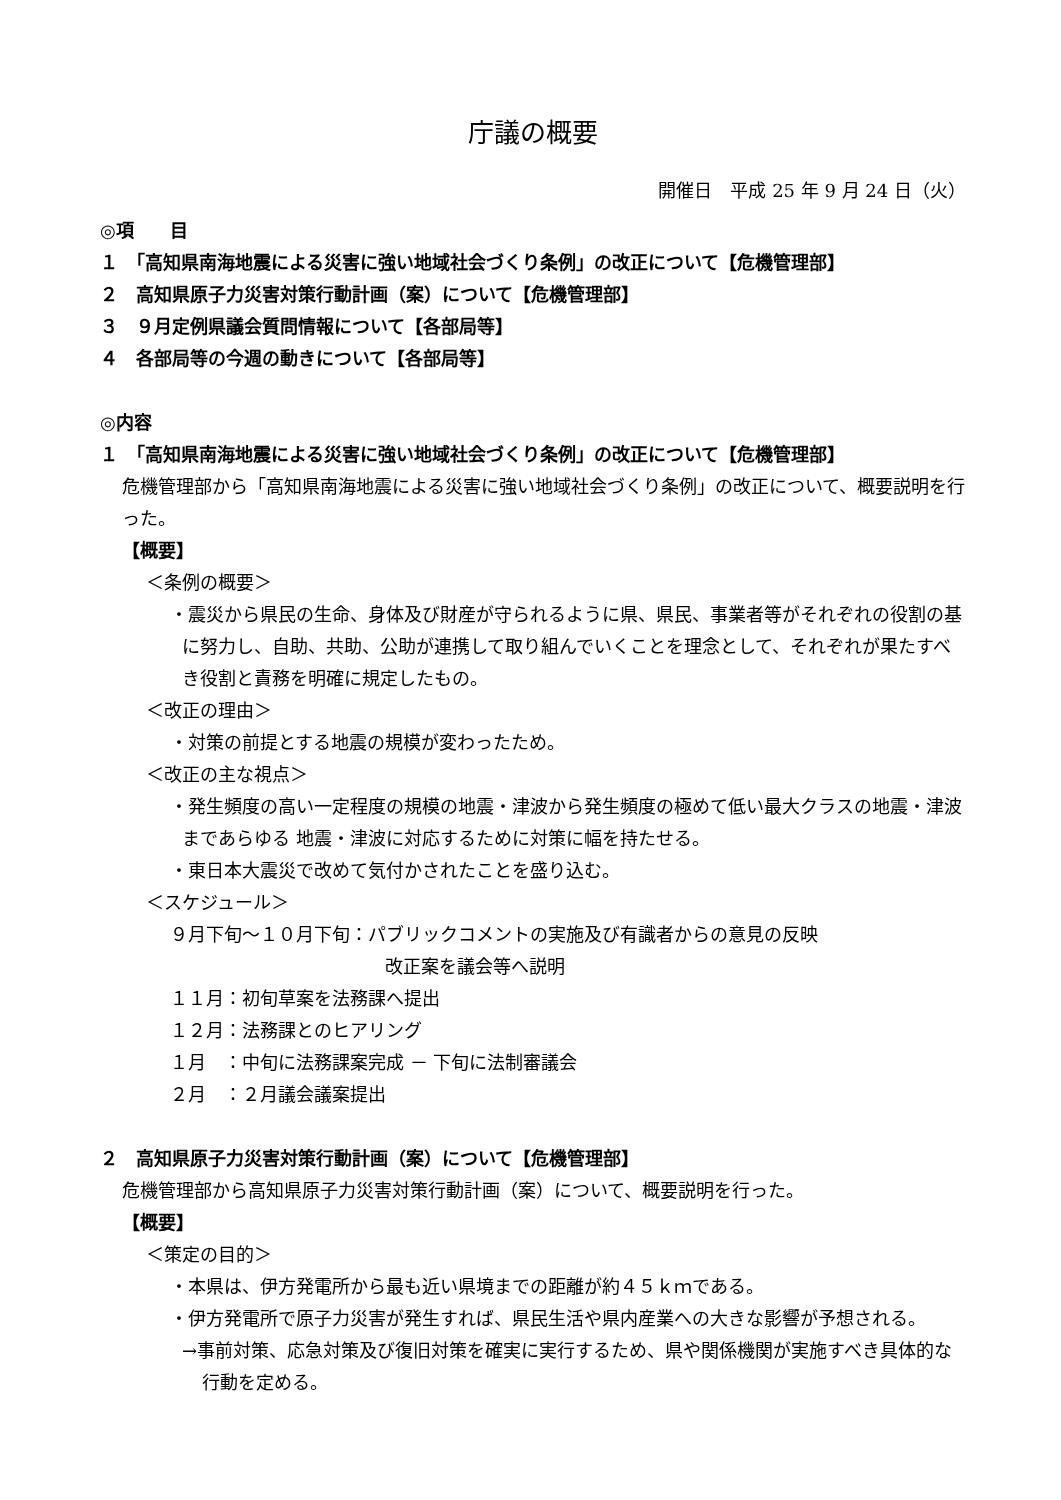庁議の概要
開催日　平成 25 年 9 月 24 日（火）
◎項　　目
１　「高知県南海地震による災害に強い地域社会づくり条例」の改正について【危機管理部】
２　高知県原子力災害対策行動計画（案）について【危機管理部】
３　９月定例県議会質問情報について【各部局等】
４　各部局等の今週の動きについて【各部局等】
◎内容
１　「高知県南海地震による災害に強い地域社会づくり条例」の改正について【危機管理部】
危機管理部から「高知県南海地震による災害に強い地域社会づくり条例」の改正について、概要説明を行った。
【概要】
＜条例の概要＞
・震災から県民の生命、身体及び財産が守られるように県、県民、事業者等がそれぞれの役割の基に努力し、自助、共助、公助が連携して取り組んでいくことを理念として、それぞれが果たすべき役割と責務を明確に規定したもの。
＜改正の理由＞
・対策の前提とする地震の規模が変わったため。
＜改正の主な視点＞
・発生頻度の高い一定程度の規模の地震・津波から発生頻度の極めて低い最大クラスの地震・津波まであらゆる 地震・津波に対応するために対策に幅を持たせる。
・東日本大震災で改めて気付かされたことを盛り込む。
＜スケジュール＞
９月下旬～１０月下旬：パブリックコメントの実施及び有識者からの意見の反映
改正案を議会等へ説明
１１月：初旬草案を法務課へ提出
１２月：法務課とのヒアリング
１月　：中旬に法務課案完成 － 下旬に法制審議会
２月　：２月議会議案提出
２　高知県原子力災害対策行動計画（案）について【危機管理部】
危機管理部から高知県原子力災害対策行動計画（案）について、概要説明を行った。
【概要】
＜策定の目的＞
・本県は、伊方発電所から最も近い県境までの距離が約４５ｋｍである。
・伊方発電所で原子力災害が発生すれば、県民生活や県内産業への大きな影響が予想される。
→事前対策、応急対策及び復旧対策を確実に実行するため、県や関係機関が実施すべき具体的な行動を定める。